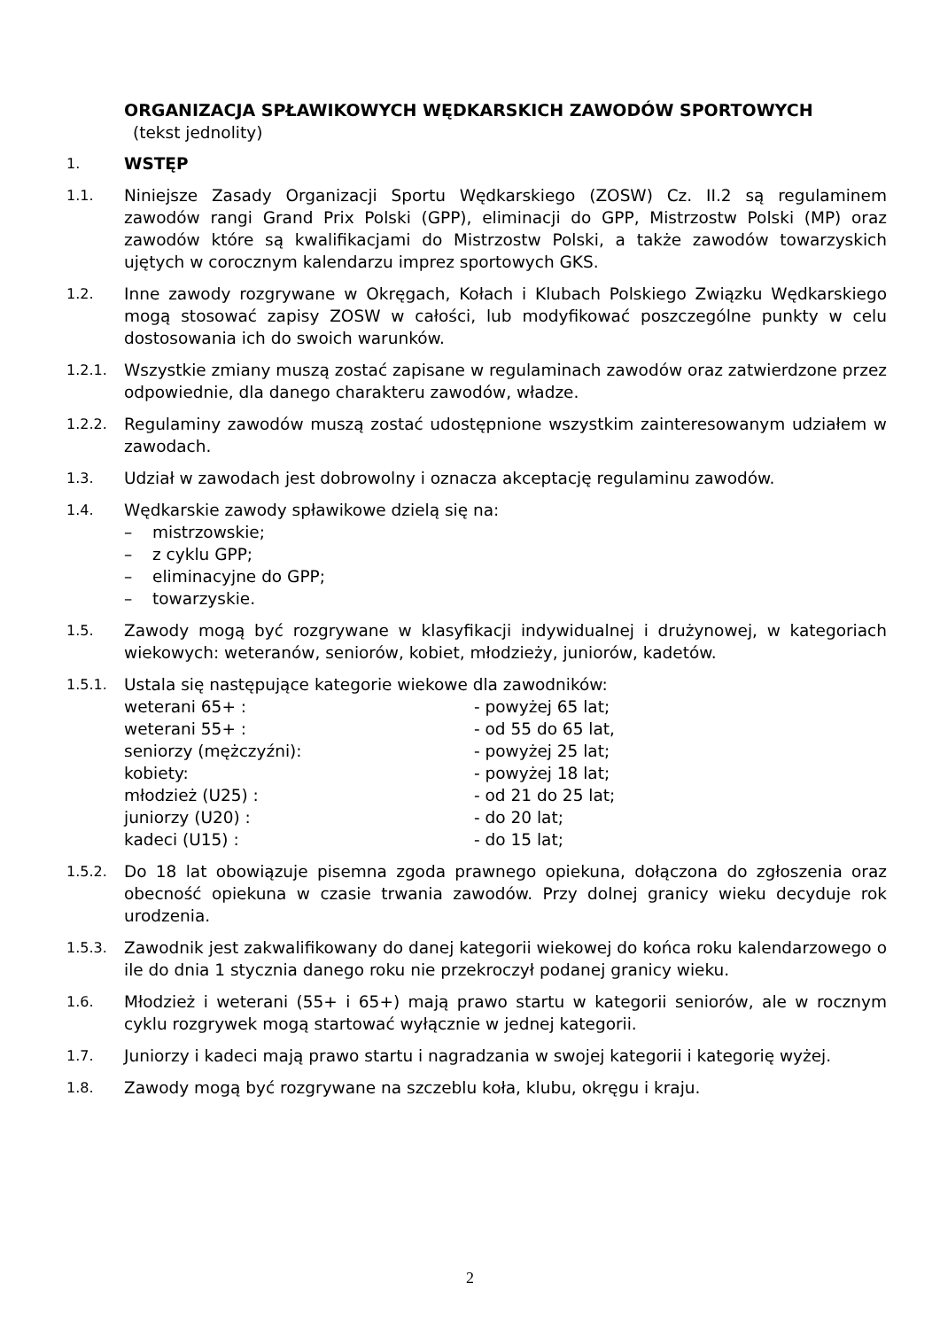ORGANIZACJA SPŁAWIKOWYCH WĘDKARSKICH ZAWODÓW SPORTOWYCH
(tekst jednolity)
1.
WSTĘP
1.1.
Niniejsze Zasady Organizacji Sportu Wędkarskiego (ZOSW) Cz. II.2 są regulaminem zawodów rangi Grand Prix Polski (GPP), eliminacji do GPP, Mistrzostw Polski (MP) oraz zawodów które są kwalifikacjami do Mistrzostw Polski, a także zawodów towarzyskich ujętych w corocznym kalendarzu imprez sportowych GKS.
1.2.
Inne zawody rozgrywane w Okręgach, Kołach i Klubach Polskiego Związku Wędkarskiego mogą stosować zapisy ZOSW w całości, lub modyfikować poszczególne punkty w celu dostosowania ich do swoich warunków.
1.2.1.
Wszystkie zmiany muszą zostać zapisane w regulaminach zawodów oraz zatwierdzone przez odpowiednie, dla danego charakteru zawodów, władze.
1.2.2.
Regulaminy zawodów muszą zostać udostępnione wszystkim zainteresowanym udziałem w zawodach.
1.3.
Udział w zawodach jest dobrowolny i oznacza akceptację regulaminu zawodów.
1.4.
Wędkarskie zawody spławikowe dzielą się na:
– mistrzowskie;
– z cyklu GPP;
– eliminacyjne do GPP;
– towarzyskie.
1.5.
Zawody mogą być rozgrywane w klasyfikacji indywidualnej i drużynowej, w kategoriach wiekowych: weteranów, seniorów, kobiet, młodzieży, juniorów, kadetów.
1.5.1.
Ustala się następujące kategorie wiekowe dla zawodników:
weterani 65+ : - powyżej 65 lat; weterani 55+ : - od 55 do 65 lat, seniorzy (mężczyźni): - powyżej 25 lat; kobiety: - powyżej 18 lat; młodzież (U25) : - od 21 do 25 lat; juniorzy (U20) : - do 20 lat; kadeci (U15) : - do 15 lat;
1.5.2.
Do 18 lat obowiązuje pisemna zgoda prawnego opiekuna, dołączona do zgłoszenia oraz obecność opiekuna w czasie trwania zawodów. Przy dolnej granicy wieku decyduje rok urodzenia.
1.5.3.
Zawodnik jest zakwalifikowany do danej kategorii wiekowej do końca roku kalendarzowego o ile do dnia 1 stycznia danego roku nie przekroczył podanej granicy wieku.
1.6.
Młodzież i weterani (55+ i 65+) mają prawo startu w kategorii seniorów, ale w rocznym cyklu rozgrywek mogą startować wyłącznie w jednej kategorii.
1.7.
Juniorzy i kadeci mają prawo startu i nagradzania w swojej kategorii i kategorię wyżej.
1.8.
Zawody mogą być rozgrywane na szczeblu koła, klubu, okręgu i kraju.
2